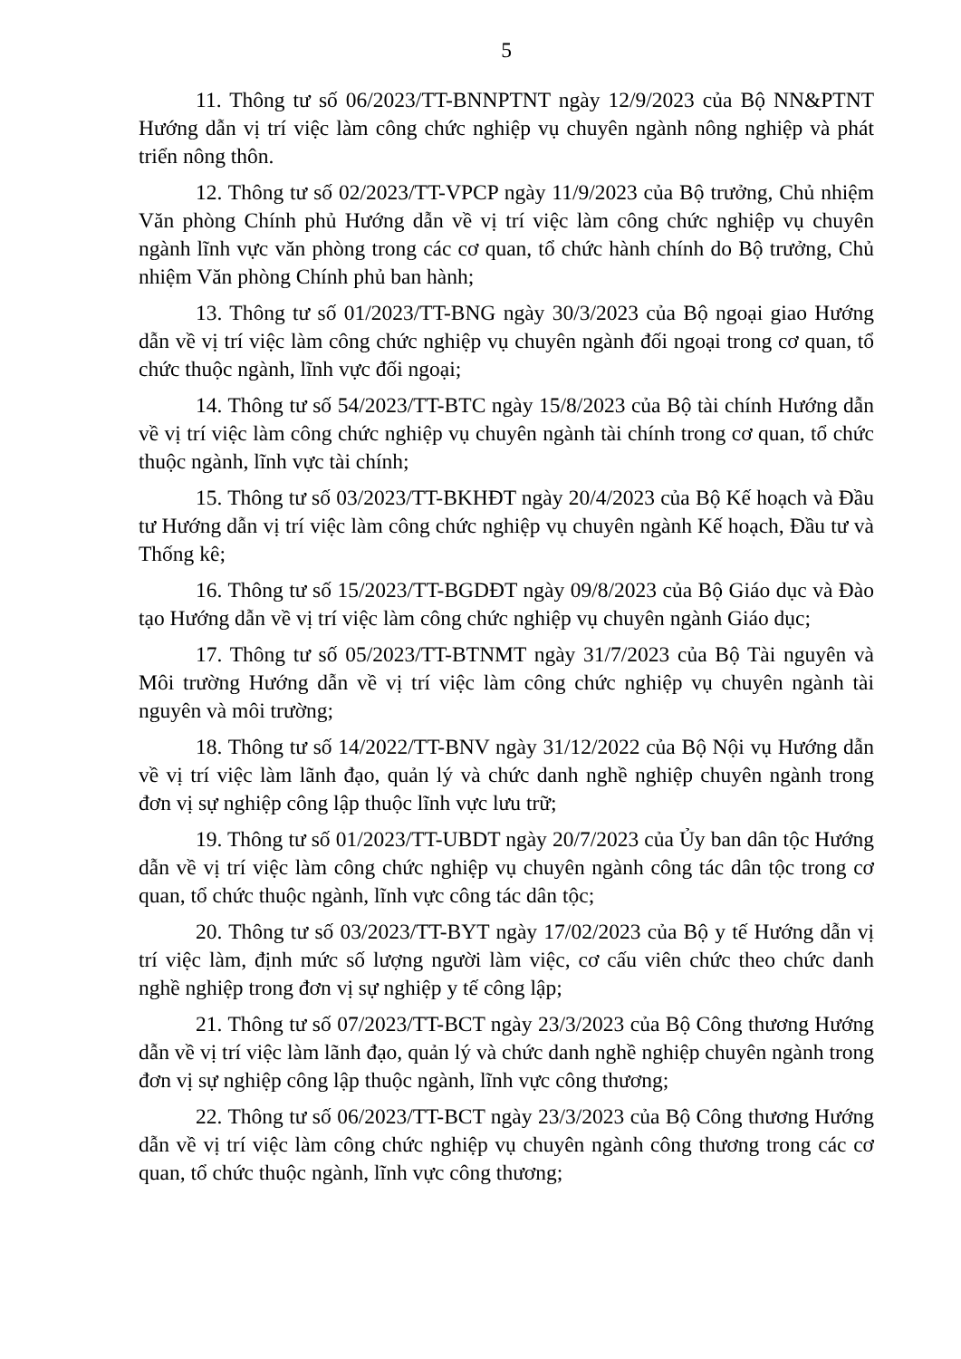5
11. Thông tư số 06/2023/TT-BNNPTNT ngày 12/9/2023 của Bộ NN&PTNT Hướng dẫn vị trí việc làm công chức nghiệp vụ chuyên ngành nông nghiệp và phát triển nông thôn.
12. Thông tư số 02/2023/TT-VPCP ngày 11/9/2023 của Bộ trưởng, Chủ nhiệm Văn phòng Chính phủ Hướng dẫn về vị trí việc làm công chức nghiệp vụ chuyên ngành lĩnh vực văn phòng trong các cơ quan, tổ chức hành chính do Bộ trưởng, Chủ nhiệm Văn phòng Chính phủ ban hành;
13. Thông tư số 01/2023/TT-BNG ngày 30/3/2023 của Bộ ngoại giao Hướng dẫn về vị trí việc làm công chức nghiệp vụ chuyên ngành đối ngoại trong cơ quan, tổ chức thuộc ngành, lĩnh vực đối ngoại;
14. Thông tư số 54/2023/TT-BTC ngày 15/8/2023 của Bộ tài chính Hướng dẫn về vị trí việc làm công chức nghiệp vụ chuyên ngành tài chính trong cơ quan, tổ chức thuộc ngành, lĩnh vực tài chính;
15. Thông tư số 03/2023/TT-BKHĐT ngày 20/4/2023 của Bộ Kế hoạch và Đầu tư Hướng dẫn vị trí việc làm công chức nghiệp vụ chuyên ngành Kế hoạch, Đầu tư và Thống kê;
16. Thông tư số 15/2023/TT-BGDĐT ngày 09/8/2023 của Bộ Giáo dục và Đào tạo Hướng dẫn về vị trí việc làm công chức nghiệp vụ chuyên ngành Giáo dục;
17. Thông tư số 05/2023/TT-BTNMT ngày 31/7/2023 của Bộ Tài nguyên và Môi trường Hướng dẫn về vị trí việc làm công chức nghiệp vụ chuyên ngành tài nguyên và môi trường;
18. Thông tư số 14/2022/TT-BNV ngày 31/12/2022 của Bộ Nội vụ Hướng dẫn về vị trí việc làm lãnh đạo, quản lý và chức danh nghề nghiệp chuyên ngành trong đơn vị sự nghiệp công lập thuộc lĩnh vực lưu trữ;
19. Thông tư số 01/2023/TT-UBDT ngày 20/7/2023 của Ủy ban dân tộc Hướng dẫn về vị trí việc làm công chức nghiệp vụ chuyên ngành công tác dân tộc trong cơ quan, tổ chức thuộc ngành, lĩnh vực công tác dân tộc;
20. Thông tư số 03/2023/TT-BYT ngày 17/02/2023 của Bộ y tế Hướng dẫn vị trí việc làm, định mức số lượng người làm việc, cơ cấu viên chức theo chức danh nghề nghiệp trong đơn vị sự nghiệp y tế công lập;
21. Thông tư số 07/2023/TT-BCT ngày 23/3/2023 của Bộ Công thương Hướng dẫn về vị trí việc làm lãnh đạo, quản lý và chức danh nghề nghiệp chuyên ngành trong đơn vị sự nghiệp công lập thuộc ngành, lĩnh vực công thương;
22. Thông tư số 06/2023/TT-BCT ngày 23/3/2023 của Bộ Công thương Hướng dẫn về vị trí việc làm công chức nghiệp vụ chuyên ngành công thương trong các cơ quan, tổ chức thuộc ngành, lĩnh vực công thương;